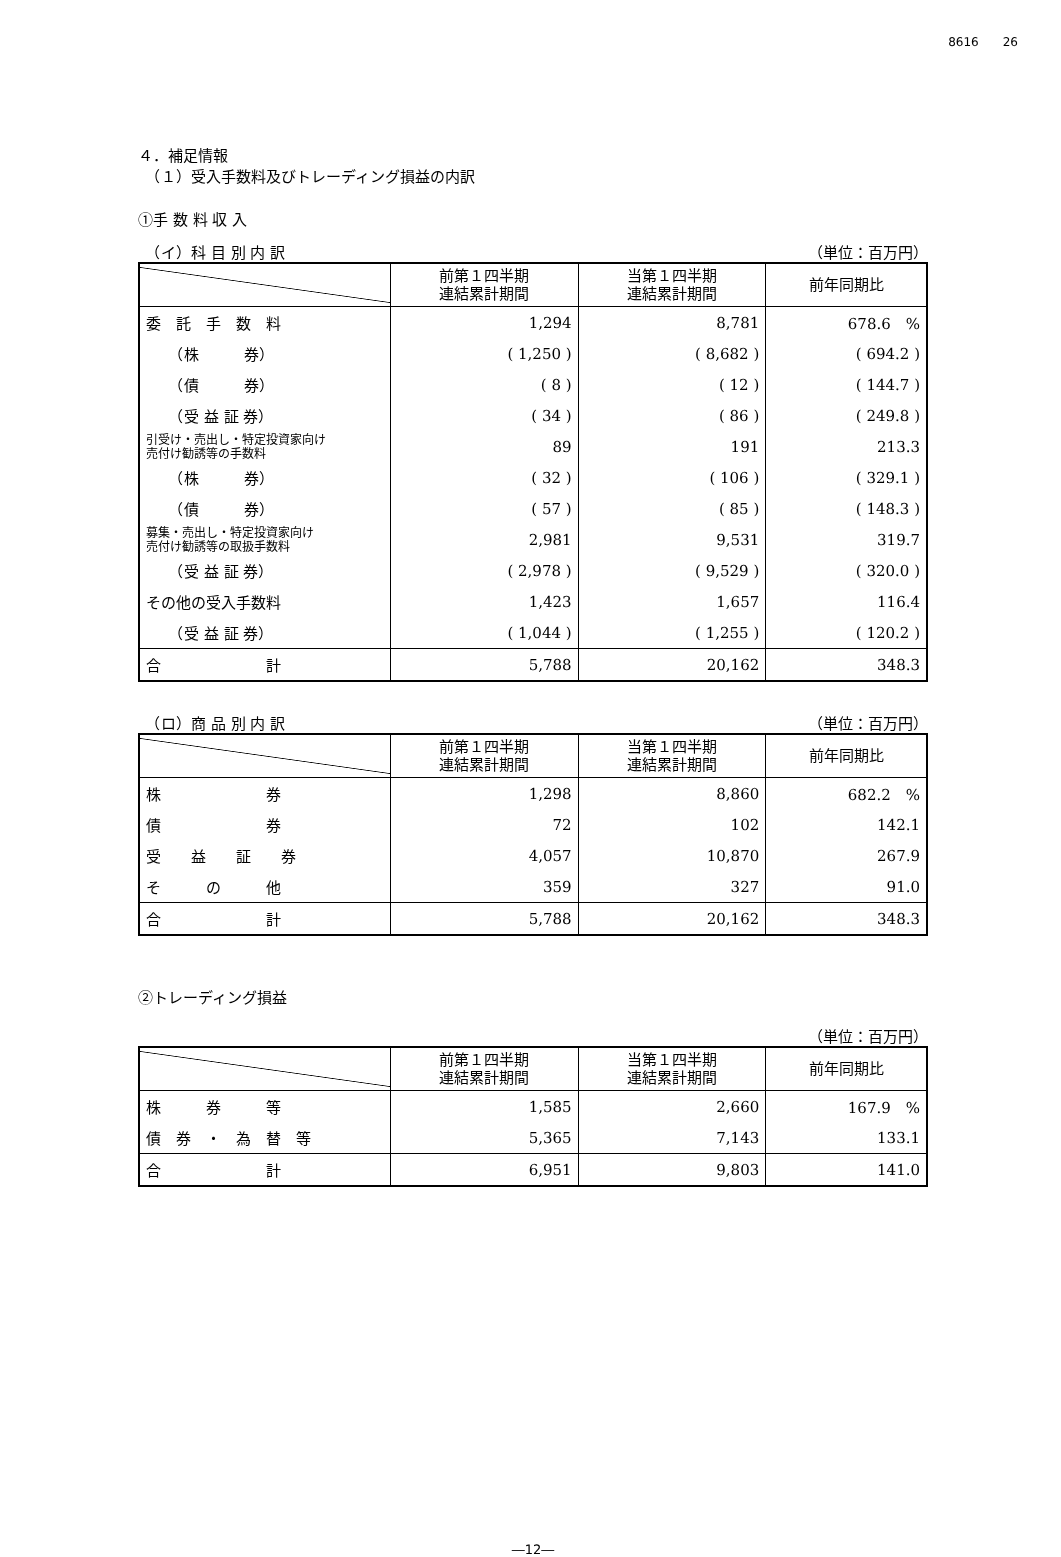8616　　26
４．補足情報
　（１）受入手数料及びトレーディング損益の内訳
①手 数 料 収 入
　（イ）科 目 別 内 訳 （単位：百万円）
| | 前第１四半期 連結累計期間 | 当第１四半期 連結累計期間 | 前年同期比 |
| --- | --- | --- | --- |
| 委 託 手 数 料 | 1,294 | 8,781 | 678.6 % |
| （株 券） | ( 1,250 ) | ( 8,682 ) | ( 694.2 ) |
| （債 券） | ( 8 ) | ( 12 ) | ( 144.7 ) |
| （受 益 証 券） | ( 34 ) | ( 86 ) | ( 249.8 ) |
| 引受け・売出し・特定投資家向け 売付け勧誘等の手数料 | 89 | 191 | 213.3 |
| （株 券） | ( 32 ) | ( 106 ) | ( 329.1 ) |
| （債 券） | ( 57 ) | ( 85 ) | ( 148.3 ) |
| 募集・売出し・特定投資家向け 売付け勧誘等の取扱手数料 | 2,981 | 9,531 | 319.7 |
| （受 益 証 券） | ( 2,978 ) | ( 9,529 ) | ( 320.0 ) |
| その他の受入手数料 | 1,423 | 1,657 | 116.4 |
| （受 益 証 券） | ( 1,044 ) | ( 1,255 ) | ( 120.2 ) |
| 合 計 | 5,788 | 20,162 | 348.3 |
　（ロ）商 品 別 内 訳 （単位：百万円）
| | 前第１四半期 連結累計期間 | 当第１四半期 連結累計期間 | 前年同期比 |
| --- | --- | --- | --- |
| 株 券 | 1,298 | 8,860 | 682.2 % |
| 債 券 | 72 | 102 | 142.1 |
| 受 益 証 券 | 4,057 | 10,870 | 267.9 |
| そ の 他 | 359 | 327 | 91.0 |
| 合 計 | 5,788 | 20,162 | 348.3 |
②トレーディング損益
（単位：百万円）
| | 前第１四半期 連結累計期間 | 当第１四半期 連結累計期間 | 前年同期比 |
| --- | --- | --- | --- |
| 株 券 等 | 1,585 | 2,660 | 167.9 % |
| 債 券 ・ 為 替 等 | 5,365 | 7,143 | 133.1 |
| 合 計 | 6,951 | 9,803 | 141.0 |
―12―